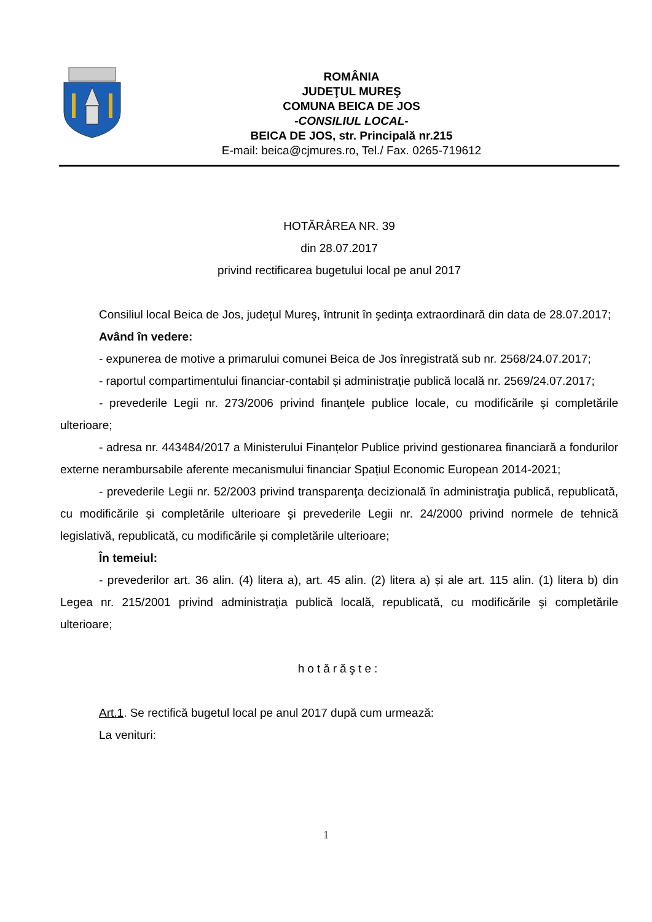ROMÂNIA
JUDEŢUL MUREŞ
COMUNA BEICA DE JOS
-CONSILIUL LOCAL-
BEICA DE JOS, str. Principală nr.215
E-mail: beica@cjmures.ro, Tel./ Fax. 0265-719612
HOTĂRÂREA NR. 39
din 28.07.2017
privind rectificarea bugetului local pe anul 2017
Consiliul local Beica de Jos, judeţul Mureş, întrunit în şedinţa extraordinară din data de 28.07.2017;
Având în vedere:
- expunerea de motive a primarului comunei Beica de Jos înregistrată sub nr. 2568/24.07.2017;
- raportul compartimentului financiar-contabil și administrație publică locală nr. 2569/24.07.2017;
- prevederile Legii nr. 273/2006 privind finanţele publice locale, cu modificările şi completările ulterioare;
- adresa nr. 443484/2017 a Ministerului Finanțelor Publice privind gestionarea financiară a fondurilor externe nerambursabile aferente mecanismului financiar Spațiul Economic European 2014-2021;
- prevederile Legii nr. 52/2003 privind transparenţa decizională în administraţia publică, republicată, cu modificările și completările ulterioare şi prevederile Legii nr. 24/2000 privind normele de tehnică legislativă, republicată, cu modificările și completările ulterioare;
În temeiul:
- prevederilor art. 36 alin. (4) litera a), art. 45 alin. (2) litera a) și ale art. 115 alin. (1) litera b) din Legea nr. 215/2001 privind administraţia publică locală, republicată, cu modificările şi completările ulterioare;
hotărăşte:
Art.1. Se rectifică bugetul local pe anul 2017 după cum urmează:
La venituri:
1